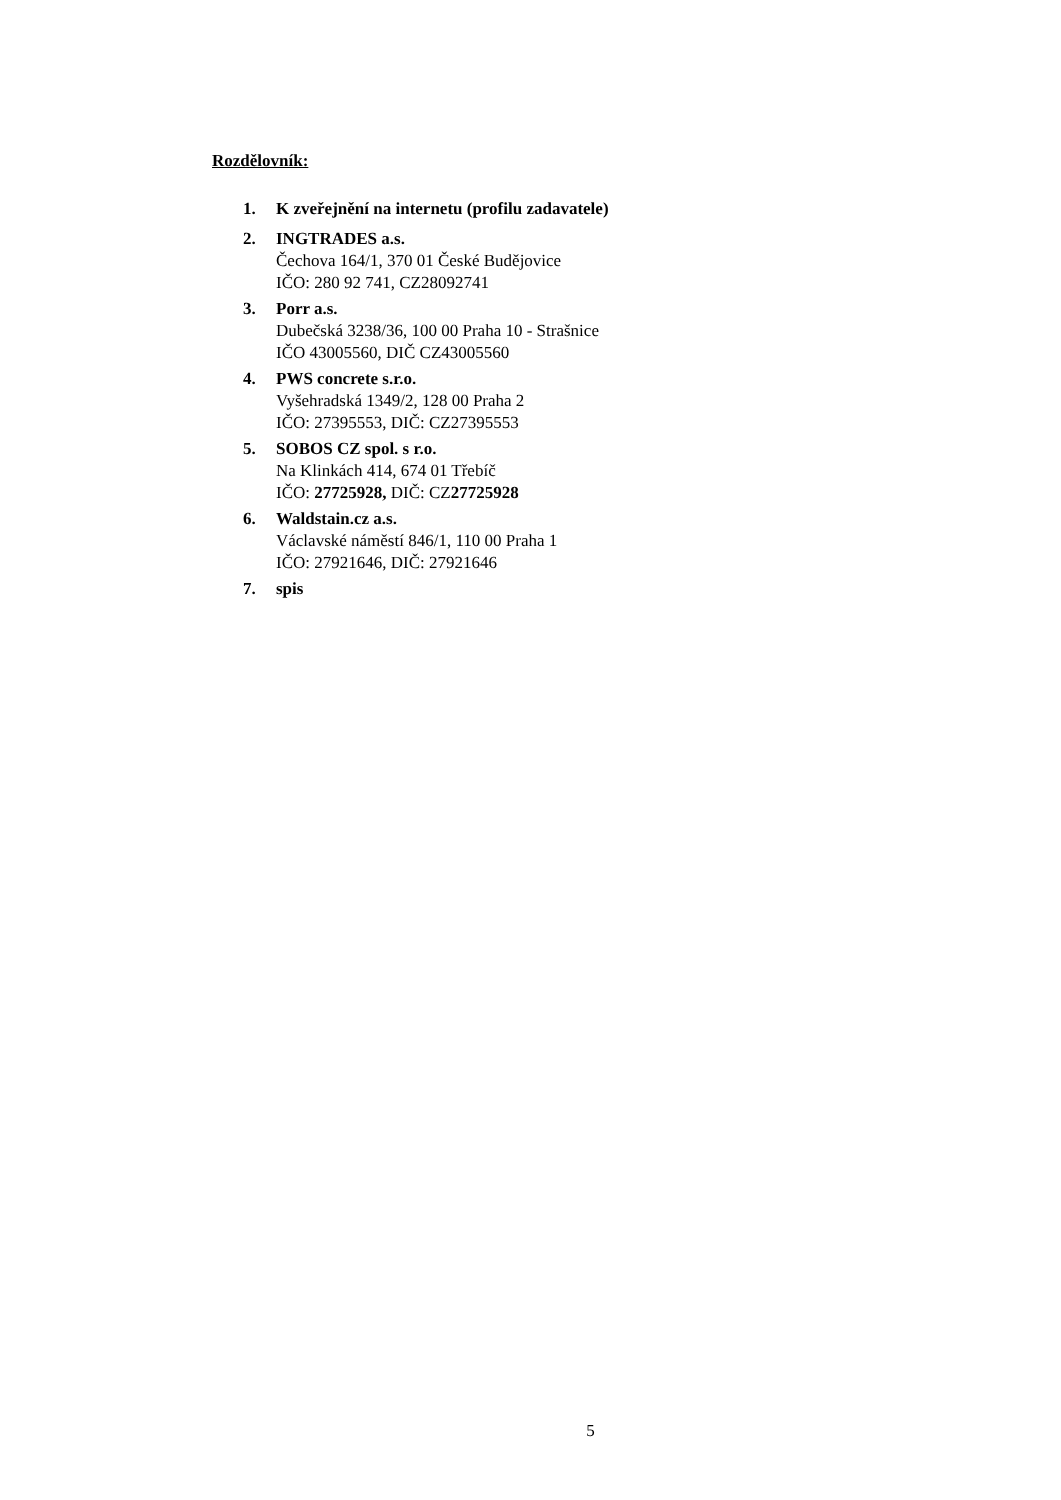Rozdělovník:
1. K zveřejnění na internetu (profilu zadavatele)
2. INGTRADES a.s.
Čechova 164/1, 370 01 České Budějovice
IČO: 280 92 741, CZ28092741
3. Porr a.s.
Dubečská 3238/36, 100 00 Praha 10 - Strašnice
IČO 43005560, DIČ CZ43005560
4. PWS concrete s.r.o.
Vyšehradská 1349/2, 128 00 Praha 2
IČO: 27395553, DIČ: CZ27395553
5. SOBOS CZ spol. s r.o.
Na Klinkách 414, 674 01 Třebíč
IČO: 27725928, DIČ: CZ27725928
6. Waldstain.cz a.s.
Václavské náměstí 846/1, 110 00 Praha 1
IČO: 27921646, DIČ: 27921646
7. spis
5